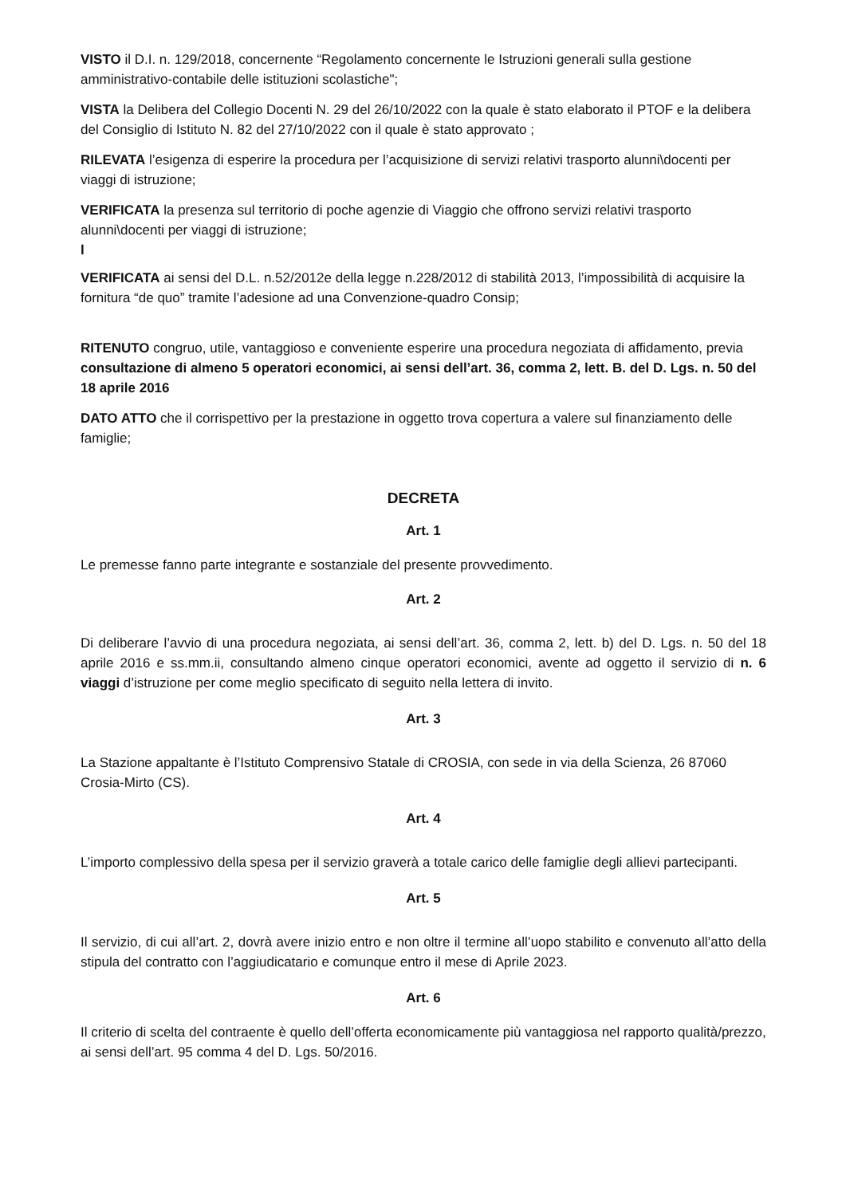VISTO il D.I. n. 129/2018, concernente “Regolamento concernente le Istruzioni generali sulla gestione amministrativo-contabile delle istituzioni scolastiche";
VISTA la Delibera del Collegio Docenti N. 29 del 26/10/2022 con la quale è stato elaborato il PTOF e la delibera del Consiglio di Istituto N. 82 del 27/10/2022 con il quale è stato approvato ;
RILEVATA l’esigenza di esperire la procedura per l’acquisizione di servizi relativi trasporto alunni\docenti per viaggi di istruzione;
VERIFICATA la presenza sul territorio di poche agenzie di Viaggio che offrono servizi relativi trasporto alunni\docenti per viaggi di istruzione;
l
VERIFICATA ai sensi del D.L. n.52/2012e della legge n.228/2012 di stabilità 2013, l’impossibilità di acquisire la fornitura “de quo” tramite l’adesione ad una Convenzione-quadro Consip;
RITENUTO congruo, utile, vantaggioso e conveniente esperire una procedura negoziata di affidamento, previa consultazione di almeno 5 operatori economici, ai sensi dell’art. 36, comma 2, lett. B. del D. Lgs. n. 50 del 18 aprile 2016
DATO ATTO che il corrispettivo per la prestazione in oggetto trova copertura a valere sul finanziamento delle famiglie;
DECRETA
Art. 1
Le premesse fanno parte integrante e sostanziale del presente provvedimento.
Art. 2
Di deliberare l’avvio di una procedura negoziata, ai sensi dell’art. 36, comma 2, lett. b) del D. Lgs. n. 50 del 18 aprile 2016 e ss.mm.ii, consultando almeno cinque operatori economici, avente ad oggetto il servizio di n. 6 viaggi d’istruzione per come meglio specificato di seguito nella lettera di invito.
Art. 3
La Stazione appaltante è l’Istituto Comprensivo Statale di CROSIA, con sede in via della Scienza, 26 87060 Crosia-Mirto (CS).
Art. 4
L’importo complessivo della spesa per il servizio graverà a totale carico delle famiglie degli allievi partecipanti.
Art. 5
Il servizio, di cui all’art. 2, dovrà avere inizio entro e non oltre il termine all’uopo stabilito e convenuto all’atto della stipula del contratto con l’aggiudicatario e comunque entro il mese di Aprile 2023.
Art. 6
Il criterio di scelta del contraente è quello dell’offerta economicamente più vantaggiosa nel rapporto qualità/prezzo, ai sensi dell’art. 95 comma 4 del D. Lgs. 50/2016.